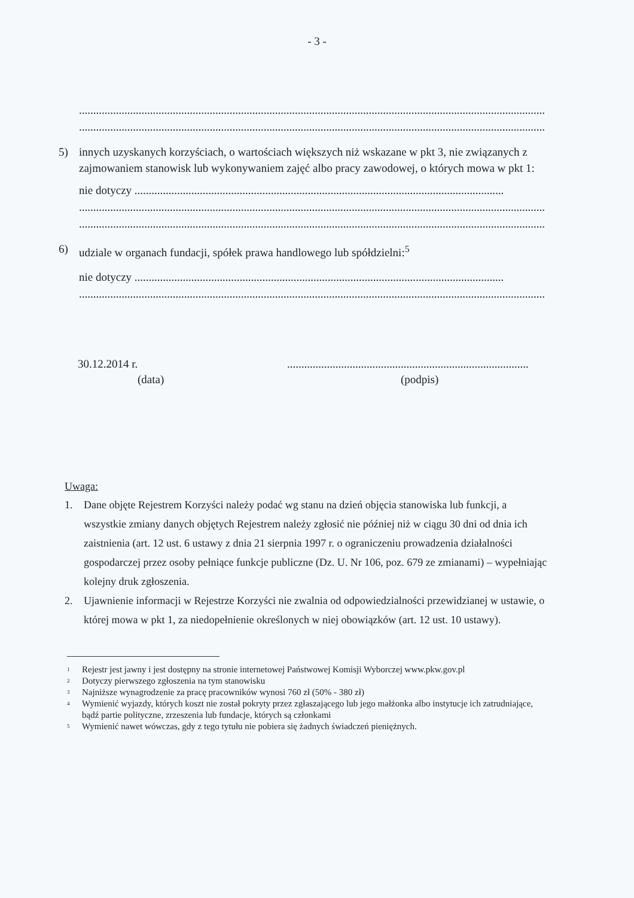- 3 -
............................................................................................................................................................................
............................................................................................................................................................................
5) innych uzyskanych korzyściach, o wartościach większych niż wskazane w pkt 3, nie związanych z zajmowaniem stanowisk lub wykonywaniem zajęć albo pracy zawodowej, o których mowa w pkt 1:
nie dotyczy ..................................................................................................................................
............................................................................................................................................................................
............................................................................................................................................................................
6) udziale w organach fundacji, spółek prawa handlowego lub spółdzielni:<sup>5</sup>
nie dotyczy ..................................................................................................................................
............................................................................................................................................................................
30.12.2014 r.
(data)
.....................................................................................
(podpis)
Uwaga:
1. Dane objęte Rejestrem Korzyści należy podać wg stanu na dzień objęcia stanowiska lub funkcji, a wszystkie zmiany danych objętych Rejestrem należy zgłosić nie później niż w ciągu 30 dni od dnia ich zaistnienia (art. 12 ust. 6 ustawy z dnia 21 sierpnia 1997 r. o ograniczeniu prowadzenia działalności gospodarczej przez osoby pełniące funkcje publiczne (Dz. U. Nr 106, poz. 679 ze zmianami) – wypełniając kolejny druk zgłoszenia.
2. Ujawnienie informacji w Rejestrze Korzyści nie zwalnia od odpowiedzialności przewidzianej w ustawie, o której mowa w pkt 1, za niedopełnienie określonych w niej obowiązków (art. 12 ust. 10 ustawy).
<sup>1</sup> Rejestr jest jawny i jest dostępny na stronie internetowej Państwowej Komisji Wyborczej www.pkw.gov.pl
<sup>2</sup> Dotyczy pierwszego zgłoszenia na tym stanowisku
<sup>3</sup> Najniższe wynagrodzenie za pracę pracowników wynosi 760 zł (50% - 380 zł)
<sup>4</sup> Wymienić wyjazdy, których koszt nie został pokryty przez zgłaszającego lub jego małżonka albo instytucje ich zatrudniające, bądź partie polityczne, zrzeszenia lub fundacje, których są członkami
<sup>5</sup> Wymienić nawet wówczas, gdy z tego tytułu nie pobiera się żadnych świadczeń pieniężnych.